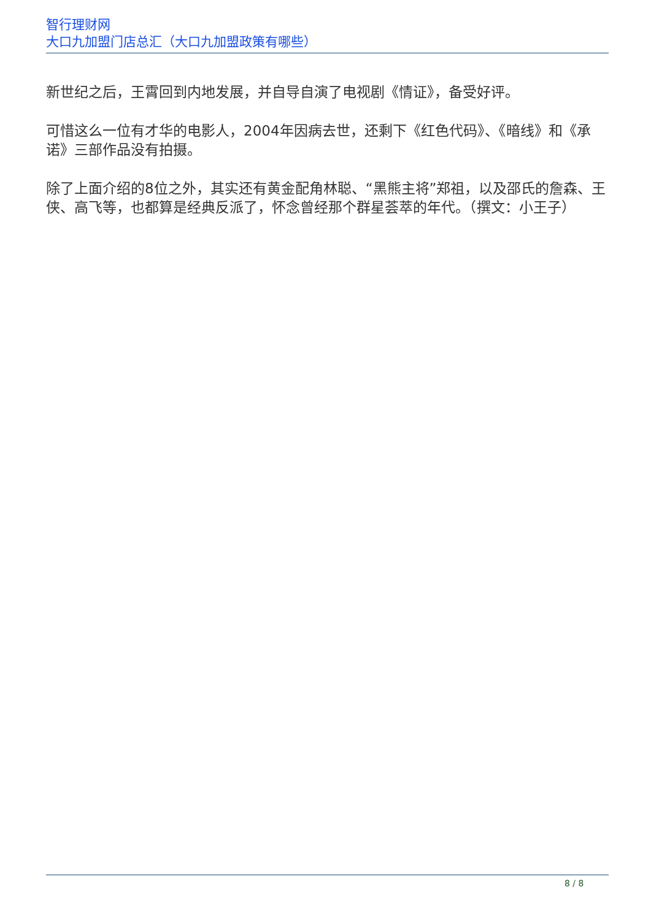智行理财网
大口九加盟门店总汇（大口九加盟政策有哪些）
新世纪之后，王霄回到内地发展，并自导自演了电视剧《情证》，备受好评。
可惜这么一位有才华的电影人，2004年因病去世，还剩下《红色代码》、《暗线》和《承诺》三部作品没有拍摄。
除了上面介绍的8位之外，其实还有黄金配角林聪、“黑熊主将”郑祖，以及邵氏的詹森、王侠、高飞等，也都算是经典反派了，怀念曾经那个群星荟萃的年代。（撰文：小王子）
8 / 8